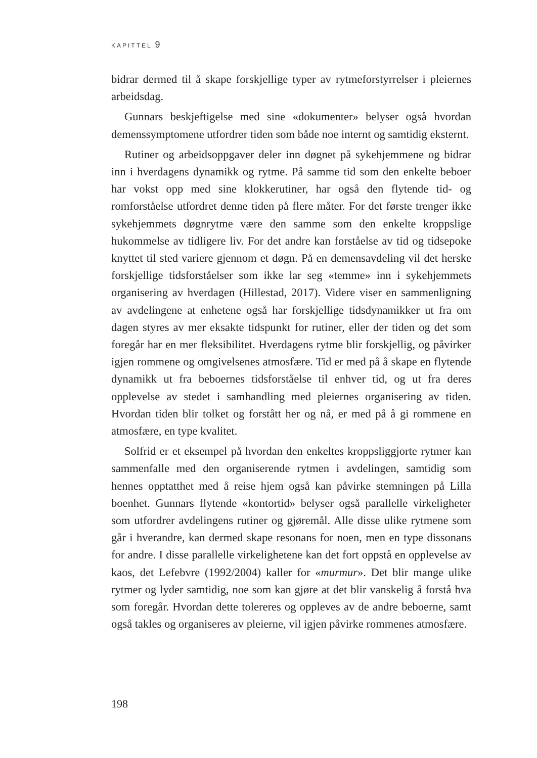KAPITTEL 9
bidrar dermed til å skape forskjellige typer av rytmeforstyrrelser i pleiernes arbeidsdag.
Gunnars beskjeftigelse med sine «dokumenter» belyser også hvordan demenssymptomene utfordrer tiden som både noe internt og samtidig eksternt.
Rutiner og arbeidsoppgaver deler inn døgnet på sykehjemmene og bidrar inn i hverdagens dynamikk og rytme. På samme tid som den enkelte beboer har vokst opp med sine klokkerutiner, har også den flytende tid- og romforståelse utfordret denne tiden på flere måter. For det første trenger ikke sykehjemmets døgnrytme være den samme som den enkelte kroppslige hukommelse av tidligere liv. For det andre kan forståelse av tid og tidsepoke knyttet til sted variere gjennom et døgn. På en demensavdeling vil det herske forskjellige tidsforståelser som ikke lar seg «temme» inn i sykehjemmets organisering av hverdagen (Hillestad, 2017). Videre viser en sammenligning av avdelingene at enhetene også har forskjellige tidsdynamikker ut fra om dagen styres av mer eksakte tidspunkt for rutiner, eller der tiden og det som foregår har en mer fleksibilitet. Hverdagens rytme blir forskjellig, og påvirker igjen rommene og omgivelsenes atmosfære. Tid er med på å skape en flytende dynamikk ut fra beboernes tidsforståelse til enhver tid, og ut fra deres opplevelse av stedet i samhandling med pleiernes organisering av tiden. Hvordan tiden blir tolket og forstått her og nå, er med på å gi rommene en atmosfære, en type kvalitet.
Solfrid er et eksempel på hvordan den enkeltes kroppsliggjorte rytmer kan sammenfalle med den organiserende rytmen i avdelingen, samtidig som hennes opptatthet med å reise hjem også kan påvirke stemningen på Lilla boenhet. Gunnars flytende «kontortid» belyser også parallelle virkeligheter som utfordrer avdelingens rutiner og gjøremål. Alle disse ulike rytmene som går i hverandre, kan dermed skape resonans for noen, men en type dissonans for andre. I disse parallelle virkelighetene kan det fort oppstå en opplevelse av kaos, det Lefebvre (1992/2004) kaller for «murmur». Det blir mange ulike rytmer og lyder samtidig, noe som kan gjøre at det blir vanskelig å forstå hva som foregår. Hvordan dette tolereres og oppleves av de andre beboerne, samt også takles og organiseres av pleierne, vil igjen påvirke rommenes atmosfære.
198